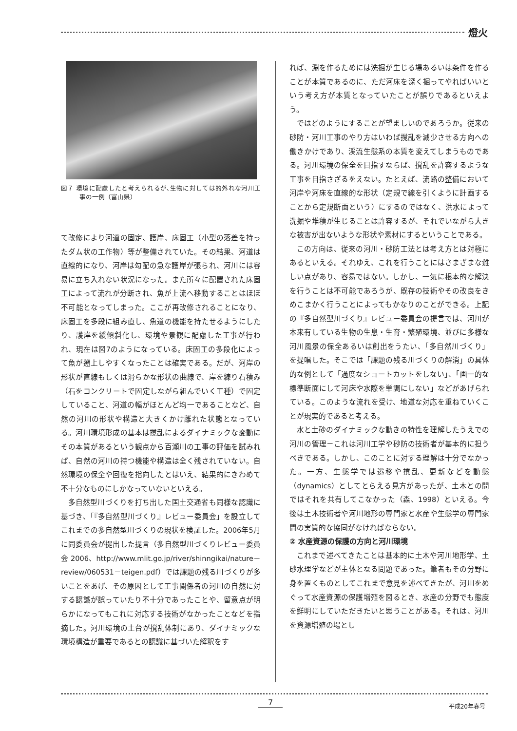燈火
図７ 環境に配慮したと考えられるが､生物に対しては的外れな河川工事の一例（富山県）
て改修により河道の固定、護岸、床固工（小型の落差を持ったダム状の工作物）等が整備されていた。その結果、河道は直線的になり、河岸は勾配の急な護岸が張られ、河川には容易に立ち入れない状況になった。また所々に配置された床固工によって流れが分断され、魚が上流へ移動することはほぼ不可能となってしまった。ここが再改修されることになり、床固工を多段に組み直し、魚道の機能を持たせるようにしたり、護岸を緩傾斜化し、環境や景観に配慮した工事が行われ、現在は図7のようになっている。床固工の多段化によって魚が遡上しやすくなったことは確実である。だが、河岸の形状が直線もしくは滑らかな形状の曲線で、岸を練り石積み（石をコンクリートで固定しながら組んでいく工種）で固定していること、河道の幅がほとんど均一であることなど、自然の河川の形状や構造と大きくかけ離れた状態となっている。河川環境形成の基本は撹乱によるダイナミックな変動にその本質があるという観点から百瀬川の工事の評価を試みれば、自然の河川の持つ機能や構造は全く残されていない。自然環境の保全や回復を指向したとはいえ、結果的にきわめて不十分なものにしかなっていないといえる。
多自然型川づくりを打ち出した国土交通省も同様な認識に基づき、「『多自然型川づくり』レビュー委員会」を設立してこれまでの多自然型川づくりの現状を検証した。2006年5月に同委員会が提出した提言（多自然型川づくりレビュー委員会 2006、http://www.mlit.go.jp/river/shinngikai/nature－review/060531－teigen.pdf）では課題の残る川づくりが多いことをあげ、その原因として工事関係者の河川の自然に対する認識が誤っていたり不十分であったことや、留意点が明らかになってもこれに対応する技術がなかったことなどを指摘した。河川環境の土台が撹乱体制にあり、ダイナミックな環境構造が重要であるとの認識に基づいた解釈をす
れば、淵を作るためには洗掘が生じる場あるいは条件を作ることが本質であるのに、ただ河床を深く掘ってやればいいという考え方が本質となっていたことが誤りであるといえよう。
ではどのようにすることが望ましいのであろうか。従来の砂防・河川工事のやり方はいわば撹乱を減少させる方向への働きかけであり、渓流生態系の本質を変えてしまうものである。河川環境の保全を目指すならば、撹乱を許容するような工事を目指さざるをえない。たとえば、流路の整備において河岸や河床を直線的な形状（定規で線を引くように計画することから定規断面という）にするのではなく、洪水によって洗掘や堆積が生じることは許容するが、それでいながら大きな被害が出ないような形状や素材にするということである。
この方向は、従来の河川・砂防工法とは考え方とは対極にあるといえる。それゆえ、これを行うことにはさまざまな難しい点があり、容易ではない。しかし、一気に根本的な解決を行うことは不可能であろうが、既存の技術やその改良をきめこまかく行うことによってもかなりのことができる。上記の『多自然型川づくり』レビュー委員会の提言では、河川が本来有している生物の生息・生育・繁殖環境、並びに多様な河川風景の保全あるいは創出をうたい、「多自然川づくり」を提唱した。そこでは「課題の残る川づくりの解消」の具体的な例として「過度なショートカットをしない」、「画一的な標準断面にして河床や水際を単調にしない」などがあげられている。このような流れを受け、地道な対応を重ねていくことが現実的であると考える。
水と土砂のダイナミックな動きの特性を理解したうえでの河川の管理－これは河川工学や砂防の技術者が基本的に担うべきである。しかし、このことに対する理解は十分でなかった。一方、生態学では遷移や撹乱、更新などを動態（dynamics）としてとらえる見方があったが、土木との間ではそれを共有してこなかった（森、1998）といえる。今後は土木技術者や河川地形の専門家と水産や生態学の専門家間の実質的な協同がなければならない。
② 水産資源の保護の方向と河川環境
これまで述べてきたことは基本的に土木や河川地形学、土砂水理学などが主体となる問題であった。筆者もその分野に身を置くものとしてこれまで意見を述べてきたが、河川をめぐって水産資源の保護増殖を図るとき、水産の分野でも態度を鮮明にしていただきたいと思うことがある。それは、河川を資源増殖の場とし
7 平成20年春号